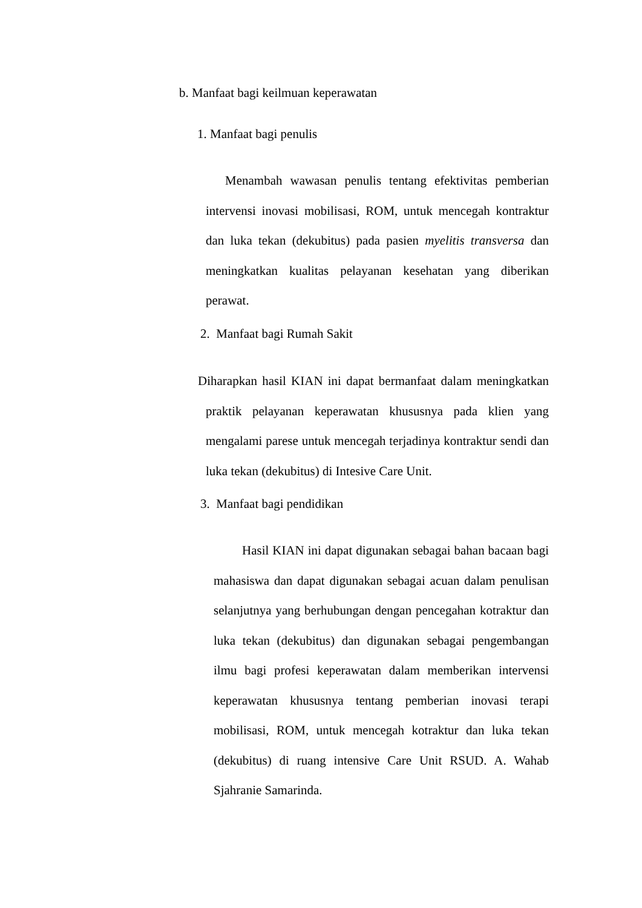b. Manfaat bagi keilmuan keperawatan
1. Manfaat bagi penulis
Menambah wawasan penulis tentang efektivitas pemberian intervensi inovasi mobilisasi, ROM, untuk mencegah kontraktur dan luka tekan (dekubitus) pada pasien myelitis transversa dan meningkatkan kualitas pelayanan kesehatan yang diberikan perawat.
2. Manfaat bagi Rumah Sakit
Diharapkan hasil KIAN ini dapat bermanfaat dalam meningkatkan praktik pelayanan keperawatan khususnya pada klien yang mengalami parese untuk mencegah terjadinya kontraktur sendi dan luka tekan (dekubitus) di Intesive Care Unit.
3. Manfaat bagi pendidikan
Hasil KIAN ini dapat digunakan sebagai bahan bacaan bagi mahasiswa dan dapat digunakan sebagai acuan dalam penulisan selanjutnya yang berhubungan dengan pencegahan kotraktur dan luka tekan (dekubitus) dan digunakan sebagai pengembangan ilmu bagi profesi keperawatan dalam memberikan intervensi keperawatan khususnya tentang pemberian inovasi terapi mobilisasi, ROM, untuk mencegah kotraktur dan luka tekan (dekubitus) di ruang intensive Care Unit RSUD. A. Wahab Sjahranie Samarinda.